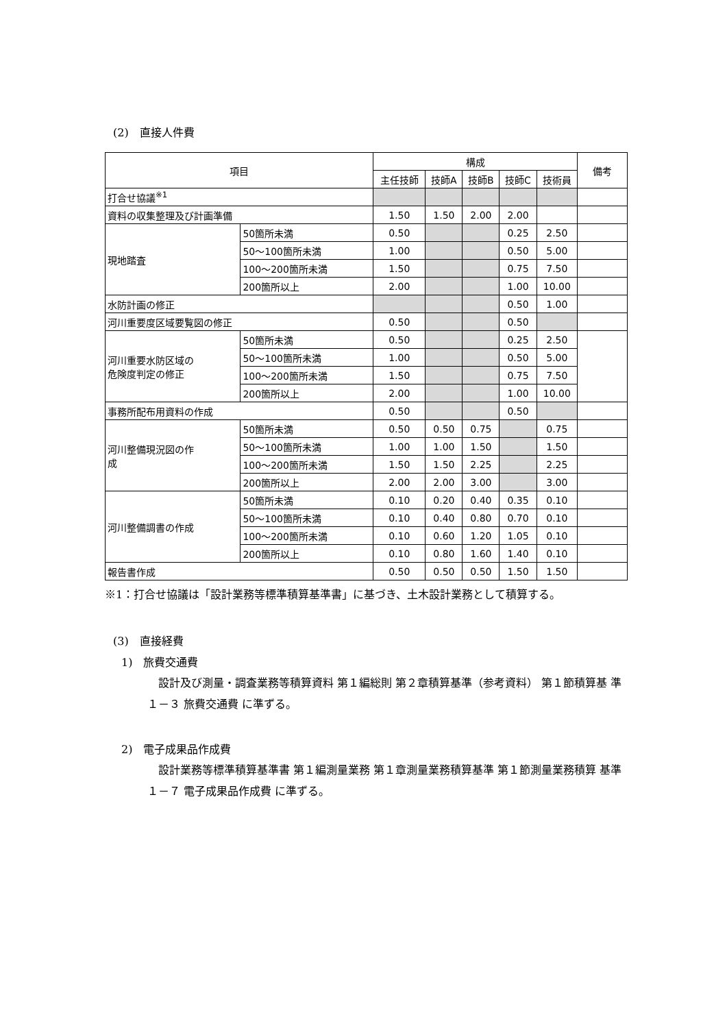(2)　直接人件費
| 項目 | | 構成 | | | | | 備考 |
| --- | --- | --- | --- | --- | --- | --- | --- |
| | | 主任技師 | 技師A | 技師B | 技師C | 技術員 | |
| 打合せ協議<sup>※1</sup> | | | | | | | |
| 資料の収集整理及び計画準備 | | 1.50 | 1.50 | 2.00 | 2.00 | | |
| 現地踏査 | 50箇所未満 | 0.50 | | | 0.25 | 2.50 | |
| | 50～100箇所未満 | 1.00 | | | 0.50 | 5.00 | |
| | 100～200箇所未満 | 1.50 | | | 0.75 | 7.50 | |
| | 200箇所以上 | 2.00 | | | 1.00 | 10.00 | |
| 水防計画の修正 | | | | | 0.50 | 1.00 | |
| 河川重要度区域要覧図の修正 | | 0.50 | | | 0.50 | | |
| 河川重要水防区域の 危険度判定の修正 | 50箇所未満 | 0.50 | | | 0.25 | 2.50 | |
| | 50～100箇所未満 | 1.00 | | | 0.50 | 5.00 | |
| | 100～200箇所未満 | 1.50 | | | 0.75 | 7.50 | |
| | 200箇所以上 | 2.00 | | | 1.00 | 10.00 | |
| 事務所配布用資料の作成 | | 0.50 | | | 0.50 | | |
| 河川整備現況図の作 成 | 50箇所未満 | 0.50 | 0.50 | 0.75 | | 0.75 | |
| | 50～100箇所未満 | 1.00 | 1.00 | 1.50 | | 1.50 | |
| | 100～200箇所未満 | 1.50 | 1.50 | 2.25 | | 2.25 | |
| | 200箇所以上 | 2.00 | 2.00 | 3.00 | | 3.00 | |
| 河川整備調書の作成 | 50箇所未満 | 0.10 | 0.20 | 0.40 | 0.35 | 0.10 | |
| | 50～100箇所未満 | 0.10 | 0.40 | 0.80 | 0.70 | 0.10 | |
| | 100～200箇所未満 | 0.10 | 0.60 | 1.20 | 1.05 | 0.10 | |
| | 200箇所以上 | 0.10 | 0.80 | 1.60 | 1.40 | 0.10 | |
| 報告書作成 | | 0.50 | 0.50 | 0.50 | 1.50 | 1.50 | |
※1：打合せ協議は「設計業務等標準積算基準書」に基づき、土木設計業務として積算する。
(3)　直接経費
1)　旅費交通費
　設計及び測量・調査業務等積算資料 第１編総則 第２章積算基準（参考資料） 第１節積算基 準１－３ 旅費交通費 に準ずる。
2)　電子成果品作成費
　設計業務等標準積算基準書 第１編測量業務 第１章測量業務積算基準 第１節測量業務積算 基準 １－７ 電子成果品作成費 に準ずる。